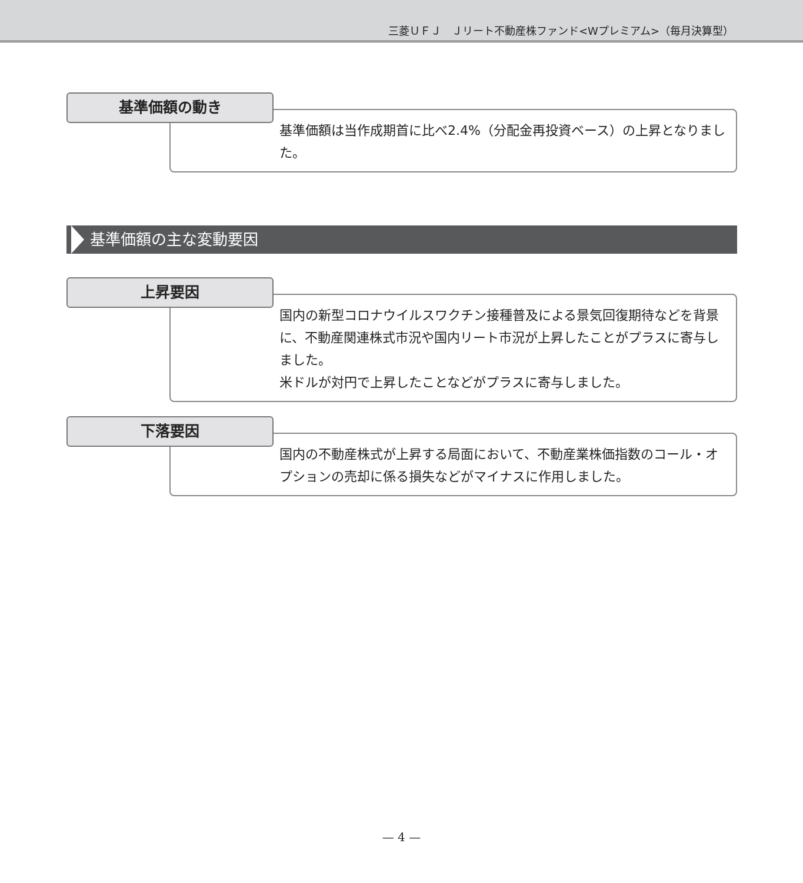三菱ＵＦＪ　Ｊリート不動産株ファンド<Wプレミアム>（毎月決算型）
基準価額の動き
基準価額は当作成期首に比べ2.4%（分配金再投資ベース）の上昇となりました。
基準価額の主な変動要因
上昇要因
国内の新型コロナウイルスワクチン接種普及による景気回復期待などを背景に、不動産関連株式市況や国内リート市況が上昇したことがプラスに寄与しました。
米ドルが対円で上昇したことなどがプラスに寄与しました。
下落要因
国内の不動産株式が上昇する局面において、不動産業株価指数のコール・オプションの売却に係る損失などがマイナスに作用しました。
— 4 —